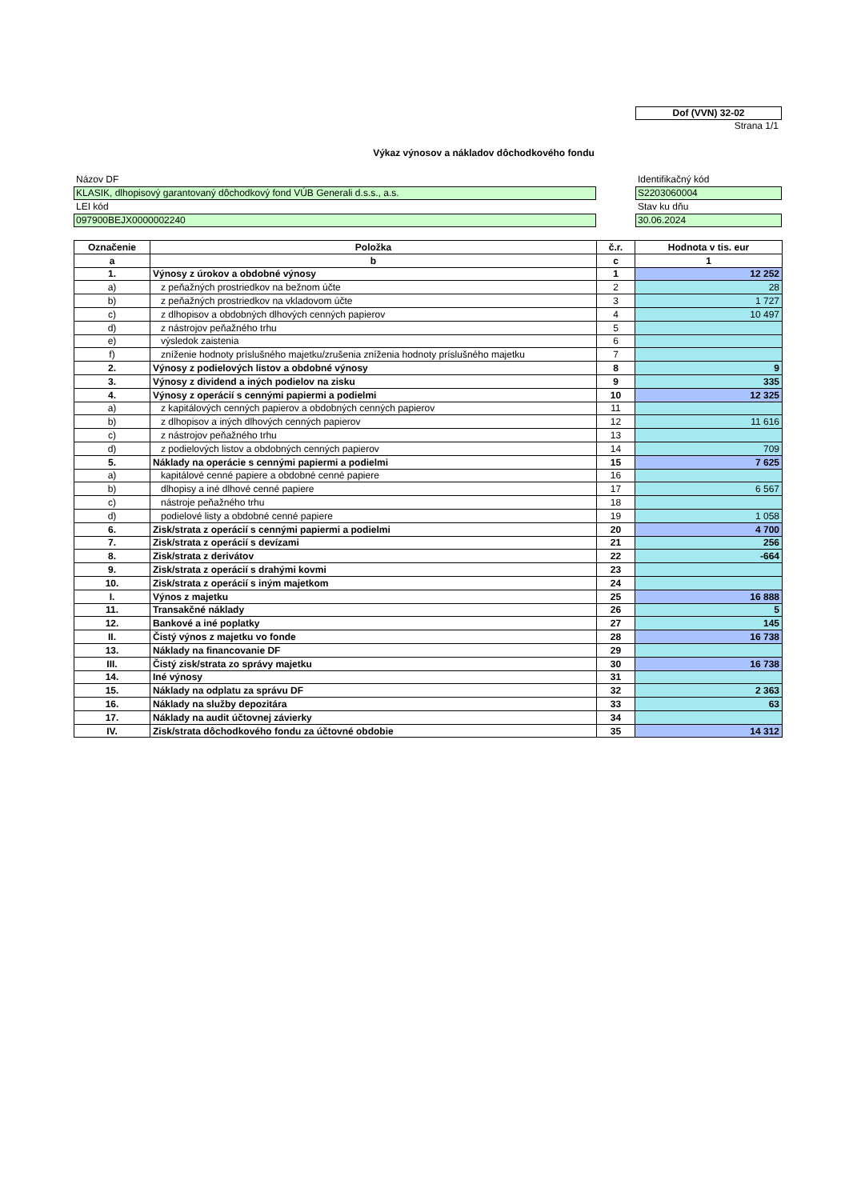Dof (VVN) 32-02
Strana 1/1
Výkaz výnosov a nákladov dôchodkového fondu
Názov DF
KLASIK, dlhopisový garantovaný dôchodkový fond VÚB Generali d.s.s., a.s.
LEI kód
097900BEJX0000002240
Identifikačný kód
S2203060004
Stav ku dňu
30.06.2024
| Označenie | Položka | č.r. | Hodnota v tis. eur |
| --- | --- | --- | --- |
| a | b | c | 1 |
| 1. | Výnosy z úrokov a obdobné výnosy | 1 | 12 252 |
| a) | z peňažných prostriedkov na bežnom účte | 2 | 28 |
| b) | z peňažných prostriedkov na vkladovom účte | 3 | 1 727 |
| c) | z dlhopisov a obdobných dlhových cenných papierov | 4 | 10 497 |
| d) | z nástrojov peňažného trhu | 5 | |
| e) | výsledok zaistenia | 6 | |
| f) | zníženie hodnoty príslušného majetku/zrušenia zníženia hodnoty príslušného majetku | 7 | |
| 2. | Výnosy z podielových listov a obdobné výnosy | 8 | 9 |
| 3. | Výnosy z dividend a iných podielov na zisku | 9 | 335 |
| 4. | Výnosy z operácií s cennými papiermi a podielmi | 10 | 12 325 |
| a) | z kapitálových cenných papierov a obdobných cenných papierov | 11 | |
| b) | z dlhopisov a iných dlhových cenných papierov | 12 | 11 616 |
| c) | z nástrojov peňažného trhu | 13 | |
| d) | z podielových listov a obdobných cenných papierov | 14 | 709 |
| 5. | Náklady na operácie s cennými papiermi a podielmi | 15 | 7 625 |
| a) | kapitálové cenné papiere a obdobné cenné papiere | 16 | |
| b) | dlhopisy a iné dlhové cenné papiere | 17 | 6 567 |
| c) | nástroje peňažného trhu | 18 | |
| d) | podielové listy a obdobné cenné papiere | 19 | 1 058 |
| 6. | Zisk/strata z operácií s cennými papiermi a podielmi | 20 | 4 700 |
| 7. | Zisk/strata z operácií s devízami | 21 | 256 |
| 8. | Zisk/strata z derivátov | 22 | -664 |
| 9. | Zisk/strata z operácií s drahými kovmi | 23 | |
| 10. | Zisk/strata z operácií s iným majetkom | 24 | |
| I. | Výnos z majetku | 25 | 16 888 |
| 11. | Transakčné náklady | 26 | 5 |
| 12. | Bankové a iné poplatky | 27 | 145 |
| II. | Čistý výnos z majetku vo fonde | 28 | 16 738 |
| 13. | Náklady na financovanie DF | 29 | |
| III. | Čistý zisk/strata zo správy majetku | 30 | 16 738 |
| 14. | Iné výnosy | 31 | |
| 15. | Náklady na odplatu za správu DF | 32 | 2 363 |
| 16. | Náklady na služby depozitára | 33 | 63 |
| 17. | Náklady na audit účtovnej závierky | 34 | |
| IV. | Zisk/strata dôchodkového fondu za účtovné obdobie | 35 | 14 312 |